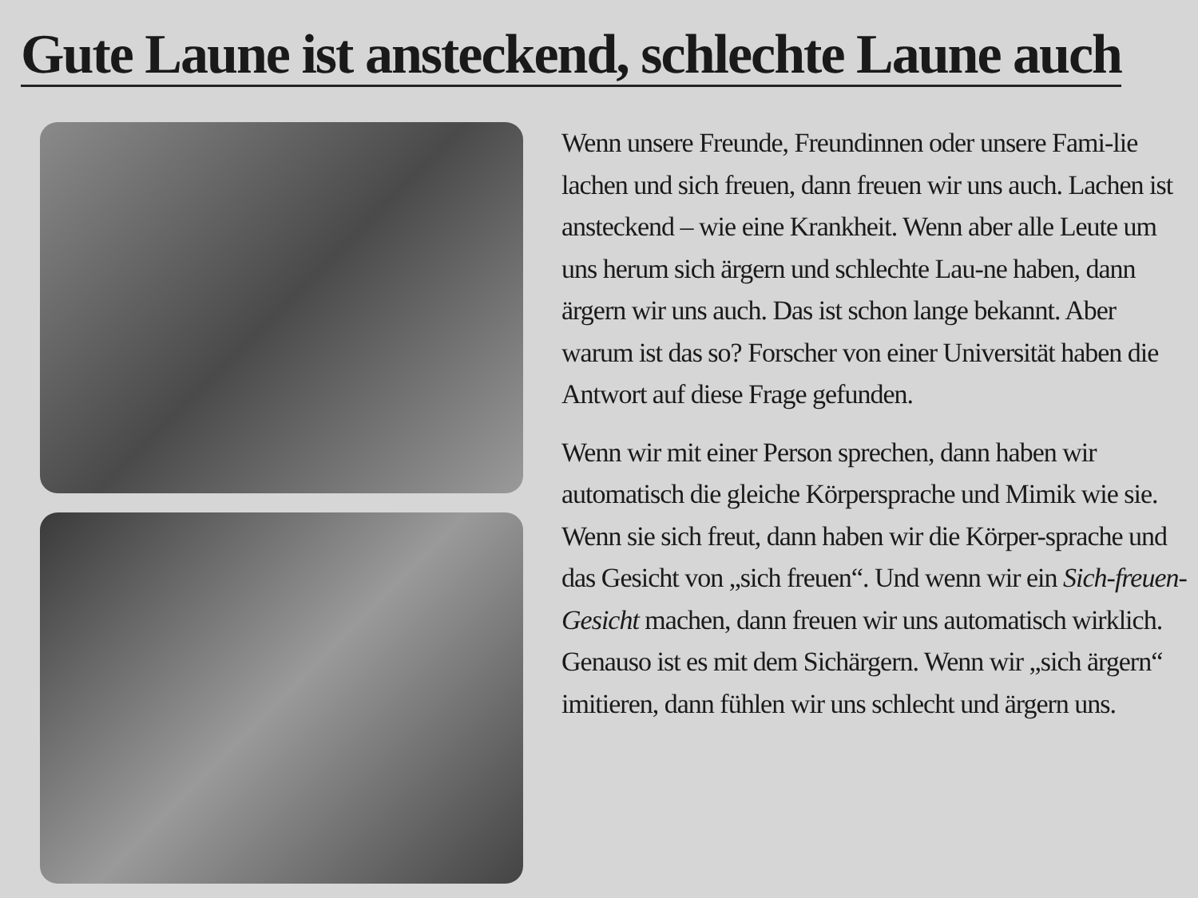Gute Laune ist ansteckend, schlechte Laune auch
Wenn unsere Freunde, Freundinnen oder unsere Fami-lie lachen und sich freuen, dann freuen wir uns auch. Lachen ist ansteckend – wie eine Krankheit. Wenn aber alle Leute um uns herum sich ärgern und schlechte Lau-ne haben, dann ärgern wir uns auch. Das ist schon lange bekannt. Aber warum ist das so? Forscher von einer Universität haben die Antwort auf diese Frage gefunden.
Wenn wir mit einer Person sprechen, dann haben wir automatisch die gleiche Körpersprache und Mimik wie sie. Wenn sie sich freut, dann haben wir die Körper-sprache und das Gesicht von „sich freuen“. Und wenn wir ein Sich-freuen-Gesicht machen, dann freuen wir uns automatisch wirklich. Genauso ist es mit dem Sichärgern. Wenn wir „sich ärgern“ imitieren, dann fühlen wir uns schlecht und ärgern uns.